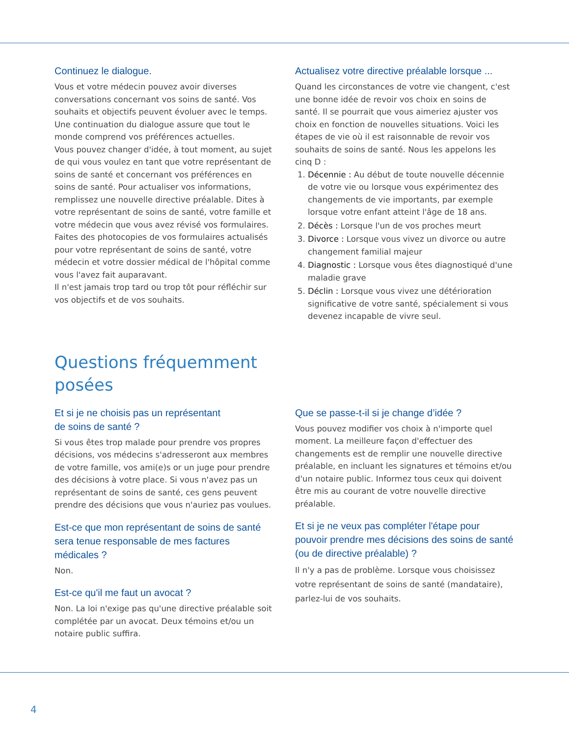Continuez le dialogue.
Vous et votre médecin pouvez avoir diverses conversations concernant vos soins de santé. Vos souhaits et objectifs peuvent évoluer avec le temps. Une continuation du dialogue assure que tout le monde comprend vos préférences actuelles.
Vous pouvez changer d'idée, à tout moment, au sujet de qui vous voulez en tant que votre représentant de soins de santé et concernant vos préférences en soins de santé. Pour actualiser vos informations, remplissez une nouvelle directive préalable. Dites à votre représentant de soins de santé, votre famille et votre médecin que vous avez révisé vos formulaires. Faites des photocopies de vos formulaires actualisés pour votre représentant de soins de santé, votre médecin et votre dossier médical de l'hôpital comme vous l'avez fait auparavant.
Il n'est jamais trop tard ou trop tôt pour réfléchir sur vos objectifs et de vos souhaits.
Actualisez votre directive préalable lorsque ...
Quand les circonstances de votre vie changent, c'est une bonne idée de revoir vos choix en soins de santé. Il se pourrait que vous aimeriez ajuster vos choix en fonction de nouvelles situations. Voici les étapes de vie où il est raisonnable de revoir vos souhaits de soins de santé. Nous les appelons les cinq D :
1. Décennie : Au début de toute nouvelle décennie de votre vie ou lorsque vous expérimentez des changements de vie importants, par exemple lorsque votre enfant atteint l'âge de 18 ans.
2. Décès : Lorsque l'un de vos proches meurt
3. Divorce : Lorsque vous vivez un divorce ou autre changement familial majeur
4. Diagnostic : Lorsque vous êtes diagnostiqué d'une maladie grave
5. Déclin : Lorsque vous vivez une détérioration significative de votre santé, spécialement si vous devenez incapable de vivre seul.
Questions fréquemment
posées
Et si je ne choisis pas un représentant
de soins de santé ?
Si vous êtes trop malade pour prendre vos propres décisions, vos médecins s'adresseront aux membres de votre famille, vos ami(e)s or un juge pour prendre des décisions à votre place. Si vous n'avez pas un représentant de soins de santé, ces gens peuvent prendre des décisions que vous n'auriez pas voulues.
Est-ce que mon représentant de soins de santé sera tenue responsable de mes factures médicales ?
Non.
Est-ce qu'il me faut un avocat ?
Non. La loi n'exige pas qu'une directive préalable soit complétée par un avocat. Deux témoins et/ou un notaire public suffira.
Que se passe-t-il si je change d’idée ?
Vous pouvez modifier vos choix à n'importe quel moment. La meilleure façon d'effectuer des changements est de remplir une nouvelle directive préalable, en incluant les signatures et témoins et/ou d'un notaire public. Informez tous ceux qui doivent être mis au courant de votre nouvelle directive préalable.
Et si je ne veux pas compléter l'étape pour pouvoir prendre mes décisions des soins de santé (ou de directive préalable) ?
Il n'y a pas de problème. Lorsque vous choisissez votre représentant de soins de santé (mandataire), parlez-lui de vos souhaits.
4